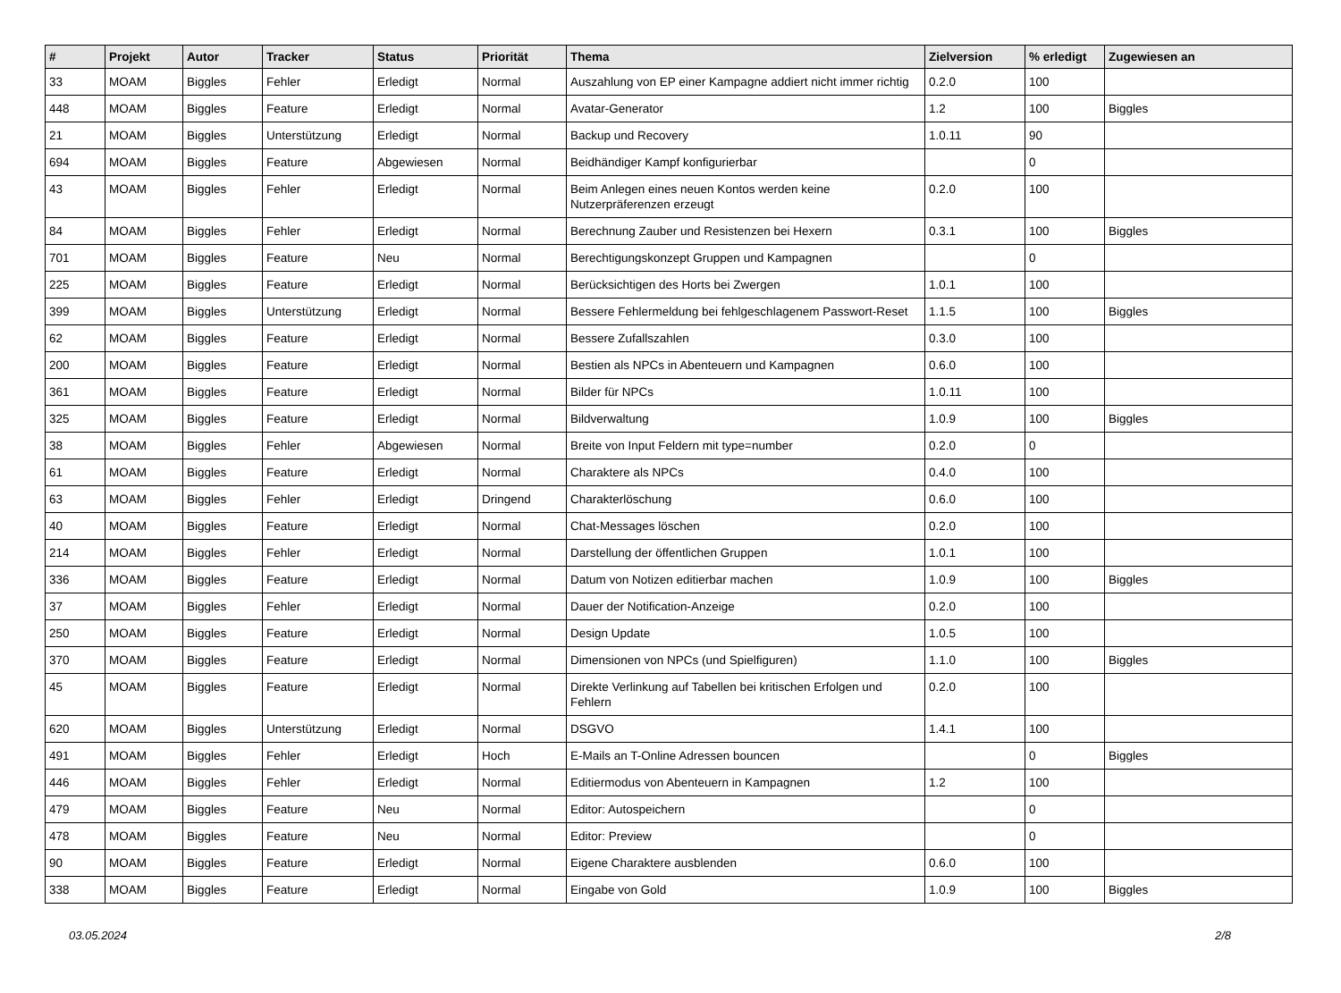| # | Projekt | Autor | Tracker | Status | Priorität | Thema | Zielversion | % erledigt | Zugewiesen an |
| --- | --- | --- | --- | --- | --- | --- | --- | --- | --- |
| 33 | MOAM | Biggles | Fehler | Erledigt | Normal | Auszahlung von EP einer Kampagne addiert nicht immer richtig | 0.2.0 | 100 | |
| 448 | MOAM | Biggles | Feature | Erledigt | Normal | Avatar-Generator | 1.2 | 100 | Biggles |
| 21 | MOAM | Biggles | Unterstützung | Erledigt | Normal | Backup und Recovery | 1.0.11 | 90 | |
| 694 | MOAM | Biggles | Feature | Abgewiesen | Normal | Beidhändiger Kampf konfigurierbar | | 0 | |
| 43 | MOAM | Biggles | Fehler | Erledigt | Normal | Beim Anlegen eines neuen Kontos werden keine Nutzerpräferenzen erzeugt | 0.2.0 | 100 | |
| 84 | MOAM | Biggles | Fehler | Erledigt | Normal | Berechnung Zauber und Resistenzen bei Hexern | 0.3.1 | 100 | Biggles |
| 701 | MOAM | Biggles | Feature | Neu | Normal | Berechtigungskonzept Gruppen und Kampagnen | | 0 | |
| 225 | MOAM | Biggles | Feature | Erledigt | Normal | Berücksichtigen des Horts bei Zwergen | 1.0.1 | 100 | |
| 399 | MOAM | Biggles | Unterstützung | Erledigt | Normal | Bessere Fehlermeldung bei fehlgeschlagenem Passwort-Reset | 1.1.5 | 100 | Biggles |
| 62 | MOAM | Biggles | Feature | Erledigt | Normal | Bessere Zufallszahlen | 0.3.0 | 100 | |
| 200 | MOAM | Biggles | Feature | Erledigt | Normal | Bestien als NPCs in Abenteuern und Kampagnen | 0.6.0 | 100 | |
| 361 | MOAM | Biggles | Feature | Erledigt | Normal | Bilder für NPCs | 1.0.11 | 100 | |
| 325 | MOAM | Biggles | Feature | Erledigt | Normal | Bildverwaltung | 1.0.9 | 100 | Biggles |
| 38 | MOAM | Biggles | Fehler | Abgewiesen | Normal | Breite von Input Feldern mit type=number | 0.2.0 | 0 | |
| 61 | MOAM | Biggles | Feature | Erledigt | Normal | Charaktere als NPCs | 0.4.0 | 100 | |
| 63 | MOAM | Biggles | Fehler | Erledigt | Dringend | Charakterlöschung | 0.6.0 | 100 | |
| 40 | MOAM | Biggles | Feature | Erledigt | Normal | Chat-Messages löschen | 0.2.0 | 100 | |
| 214 | MOAM | Biggles | Fehler | Erledigt | Normal | Darstellung der öffentlichen Gruppen | 1.0.1 | 100 | |
| 336 | MOAM | Biggles | Feature | Erledigt | Normal | Datum von Notizen editierbar machen | 1.0.9 | 100 | Biggles |
| 37 | MOAM | Biggles | Fehler | Erledigt | Normal | Dauer der Notification-Anzeige | 0.2.0 | 100 | |
| 250 | MOAM | Biggles | Feature | Erledigt | Normal | Design Update | 1.0.5 | 100 | |
| 370 | MOAM | Biggles | Feature | Erledigt | Normal | Dimensionen von NPCs (und Spielfiguren) | 1.1.0 | 100 | Biggles |
| 45 | MOAM | Biggles | Feature | Erledigt | Normal | Direkte Verlinkung auf Tabellen bei kritischen Erfolgen und Fehlern | 0.2.0 | 100 | |
| 620 | MOAM | Biggles | Unterstützung | Erledigt | Normal | DSGVO | 1.4.1 | 100 | |
| 491 | MOAM | Biggles | Fehler | Erledigt | Hoch | E-Mails an T-Online Adressen bouncen | | 0 | Biggles |
| 446 | MOAM | Biggles | Fehler | Erledigt | Normal | Editiermodus von Abenteuern in Kampagnen | 1.2 | 100 | |
| 479 | MOAM | Biggles | Feature | Neu | Normal | Editor: Autospeichern | | 0 | |
| 478 | MOAM | Biggles | Feature | Neu | Normal | Editor: Preview | | 0 | |
| 90 | MOAM | Biggles | Feature | Erledigt | Normal | Eigene Charaktere ausblenden | 0.6.0 | 100 | |
| 338 | MOAM | Biggles | Feature | Erledigt | Normal | Eingabe von Gold | 1.0.9 | 100 | Biggles |
03.05.2024 2/8